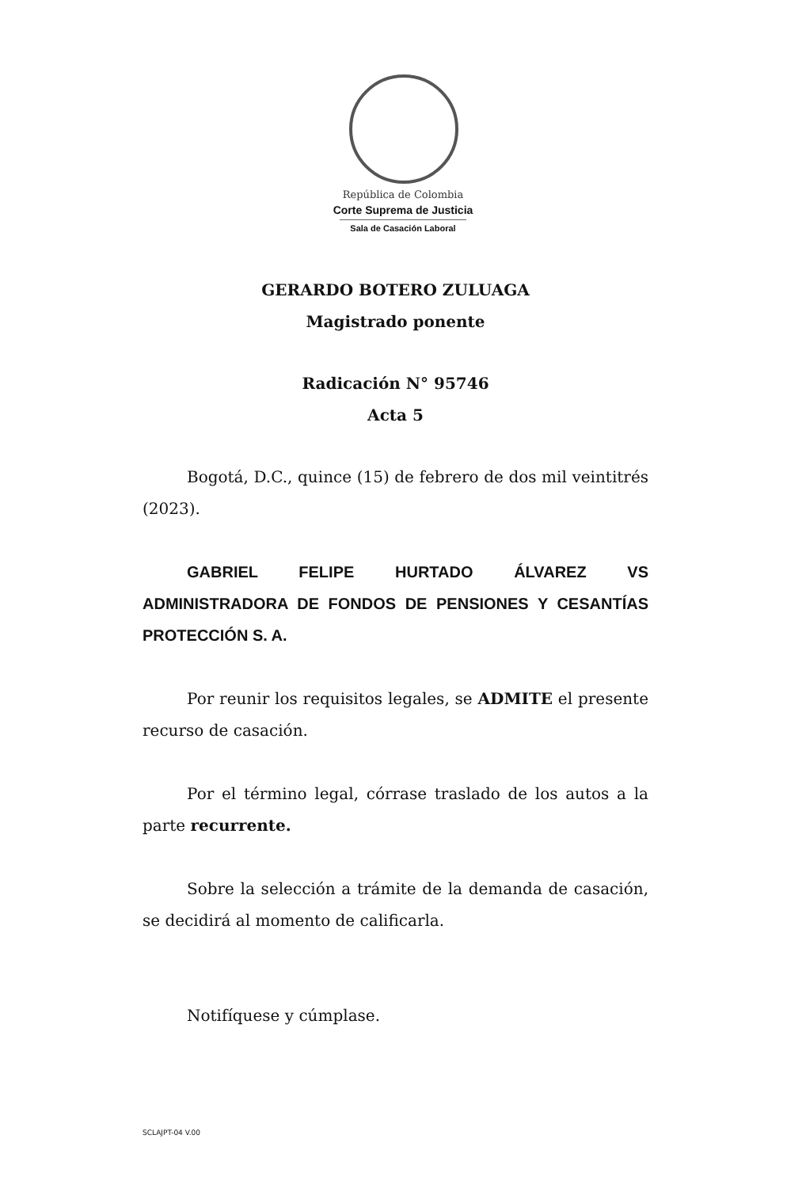República de Colombia
Corte Suprema de Justicia
Sala de Casación Laboral
GERARDO BOTERO ZULUAGA
Magistrado ponente
Radicación N° 95746
Acta 5
Bogotá, D.C., quince (15) de febrero de dos mil veintitrés (2023).
GABRIEL FELIPE HURTADO ÁLVAREZ VS ADMINISTRADORA DE FONDOS DE PENSIONES Y CESANTÍAS PROTECCIÓN S. A.
Por reunir los requisitos legales, se ADMITE el presente recurso de casación.
Por el término legal, córrase traslado de los autos a la parte recurrente.
Sobre la selección a trámite de la demanda de casación, se decidirá al momento de calificarla.
Notifíquese y cúmplase.
SCLAJPT-04 V.00